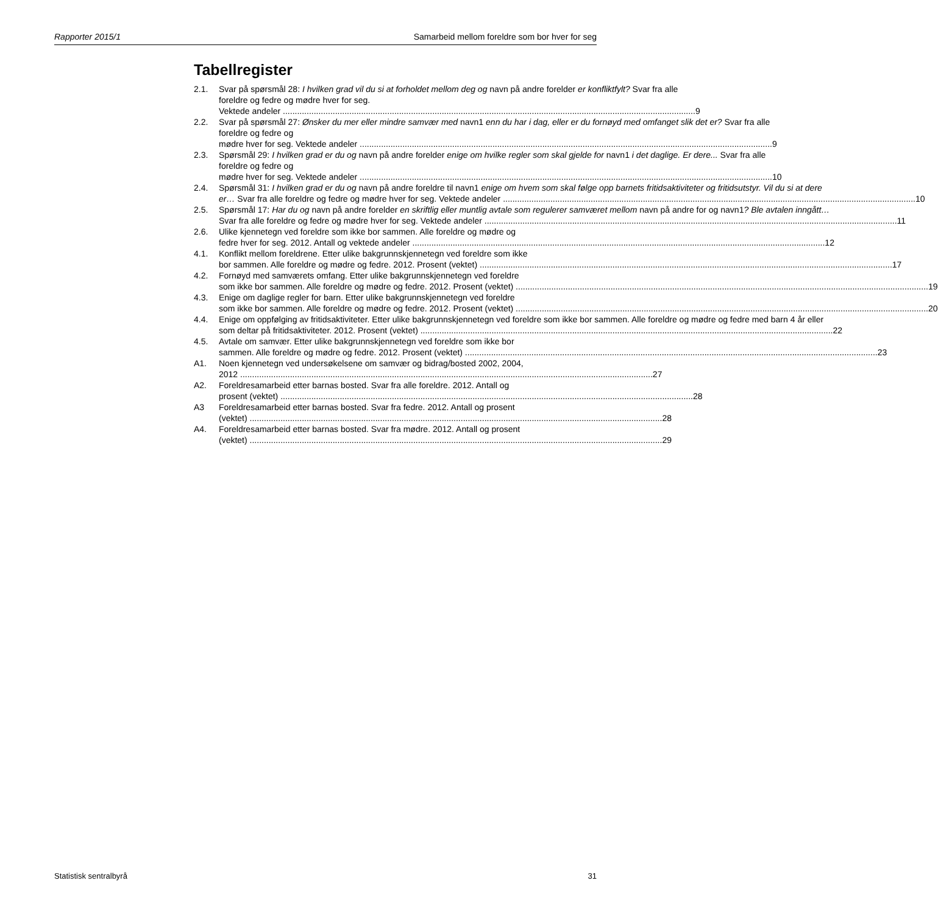Rapporter 2015/1 Samarbeid mellom foreldre som bor hver for seg
Tabellregister
2.1. Svar på spørsmål 28: I hvilken grad vil du si at forholdet mellom deg og navn på andre forelder er konfliktfylt? Svar fra alle foreldre og fedre og mødre hver for seg.
Vektede andeler 9
2.2. Svar på spørsmål 27: Ønsker du mer eller mindre samvær med navn1 enn du har i dag, eller er du fornøyd med omfanget slik det er? Svar fra alle foreldre og fedre og
mødre hver for seg. Vektede andeler 9
2.3. Spørsmål 29: I hvilken grad er du og navn på andre forelder enige om hvilke regler som skal gjelde for navn1 i det daglige. Er dere... Svar fra alle foreldre og fedre og
mødre hver for seg. Vektede andeler 10
2.4. Spørsmål 31: I hvilken grad er du og navn på andre foreldre til navn1 enige om hvem som skal følge opp barnets fritidsaktiviteter og fritidsutstyr. Vil du si at dere
er… Svar fra alle foreldre og fedre og mødre hver for seg. Vektede andeler 10
2.5. Spørsmål 17: Har du og navn på andre forelder en skriftlig eller muntlig avtale som regulerer samværet mellom navn på andre for og navn1? Ble avtalen inngått…
Svar fra alle foreldre og fedre og mødre hver for seg. Vektede andeler 11
2.6. Ulike kjennetegn ved foreldre som ikke bor sammen. Alle foreldre og mødre og
fedre hver for seg. 2012. Antall og vektede andeler 12
4.1. Konflikt mellom foreldrene. Etter ulike bakgrunnskjennetegn ved foreldre som ikke
bor sammen. Alle foreldre og mødre og fedre. 2012. Prosent (vektet) 17
4.2. Fornøyd med samværets omfang. Etter ulike bakgrunnskjennetegn ved foreldre
som ikke bor sammen. Alle foreldre og mødre og fedre. 2012. Prosent (vektet) 19
4.3. Enige om daglige regler for barn. Etter ulike bakgrunnskjennetegn ved foreldre
som ikke bor sammen. Alle foreldre og mødre og fedre. 2012. Prosent (vektet) 20
4.4. Enige om oppfølging av fritidsaktiviteter. Etter ulike bakgrunnskjennetegn ved foreldre som ikke bor sammen. Alle foreldre og mødre og fedre med barn 4 år eller
som deltar på fritidsaktiviteter. 2012. Prosent (vektet) 22
4.5. Avtale om samvær. Etter ulike bakgrunnskjennetegn ved foreldre som ikke bor
sammen. Alle foreldre og mødre og fedre. 2012. Prosent (vektet) 23
A1. Noen kjennetegn ved undersøkelsene om samvær og bidrag/bosted 2002, 2004,
2012 27
A2. Foreldresamarbeid etter barnas bosted. Svar fra alle foreldre. 2012. Antall og
prosent (vektet) 28
A3 Foreldresamarbeid etter barnas bosted. Svar fra fedre. 2012. Antall og prosent
(vektet) 28
A4. Foreldresamarbeid etter barnas bosted. Svar fra mødre. 2012. Antall og prosent
(vektet) 29
Statistisk sentralbyrå 31